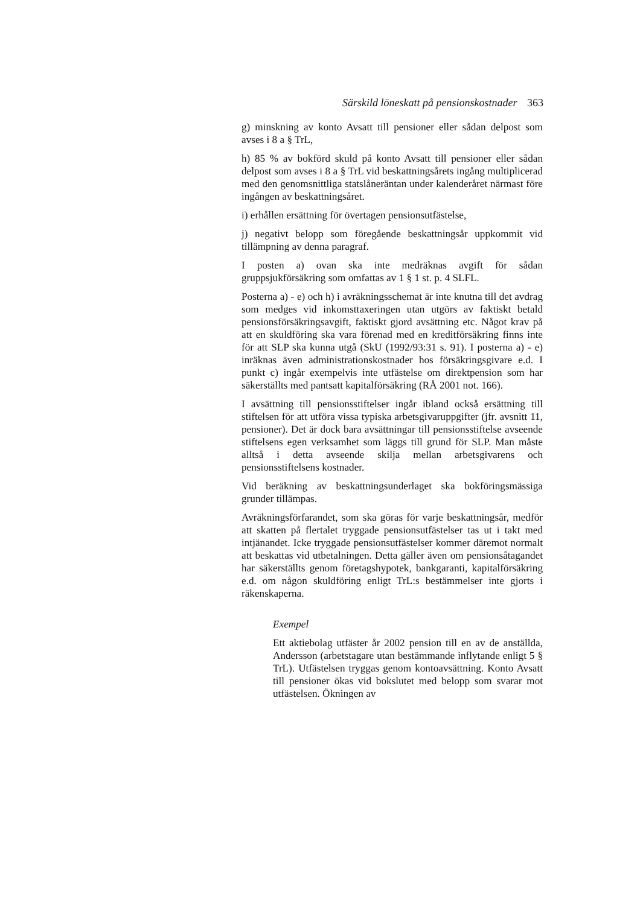Särskild löneskatt på pensionskostnader 363
g) minskning av konto Avsatt till pensioner eller sådan delpost som avses i 8 a § TrL,
h) 85 % av bokförd skuld på konto Avsatt till pensioner eller sådan delpost som avses i 8 a § TrL vid beskattningsårets ingång multiplicerad med den genomsnittliga statslåneräntan under kalenderåret närmast före ingången av beskattningsåret.
i) erhållen ersättning för övertagen pensionsutfästelse,
j) negativt belopp som föregående beskattningsår uppkommit vid tillämpning av denna paragraf.
I posten a) ovan ska inte medräknas avgift för sådan gruppsjukförsäkring som omfattas av 1 § 1 st. p. 4 SLFL.
Posterna a) - e) och h) i avräkningsschemat är inte knutna till det avdrag som medges vid inkomsttaxeringen utan utgörs av faktiskt betald pensionsförsäkringsavgift, faktiskt gjord avsättning etc. Något krav på att en skuldföring ska vara förenad med en kreditförsäkring finns inte för att SLP ska kunna utgå (SkU (1992/93:31 s. 91). I posterna a) - e) inräknas även administrationskostnader hos försäkringsgivare e.d. I punkt c) ingår exempelvis inte utfästelse om direktpension som har säkerställts med pantsatt kapitalförsäkring (RÅ 2001 not. 166).
I avsättning till pensionsstiftelser ingår ibland också ersättning till stiftelsen för att utföra vissa typiska arbetsgivaruppgifter (jfr. avsnitt 11, pensioner). Det är dock bara avsättningar till pensionsstiftelse avseende stiftelsens egen verksamhet som läggs till grund för SLP. Man måste alltså i detta avseende skilja mellan arbetsgivarens och pensionsstiftelsens kostnader.
Vid beräkning av beskattningsunderlaget ska bokföringsmässiga grunder tillämpas.
Avräkningsförfarandet, som ska göras för varje beskattningsår, medför att skatten på flertalet tryggade pensionsutfästelser tas ut i takt med intjänandet. Icke tryggade pensionsutfästelser kommer däremot normalt att beskattas vid utbetalningen. Detta gäller även om pensionsåtagandet har säkerställts genom företagshypotek, bankgaranti, kapitalförsäkring e.d. om någon skuldföring enligt TrL:s bestämmelser inte gjorts i räkenskaperna.
Exempel
Ett aktiebolag utfäster år 2002 pension till en av de anställda, Andersson (arbetstagare utan bestämmande inflytande enligt 5 § TrL). Utfästelsen tryggas genom kontoavsättning. Konto Avsatt till pensioner ökas vid bokslutet med belopp som svarar mot utfästelsen. Ökningen av